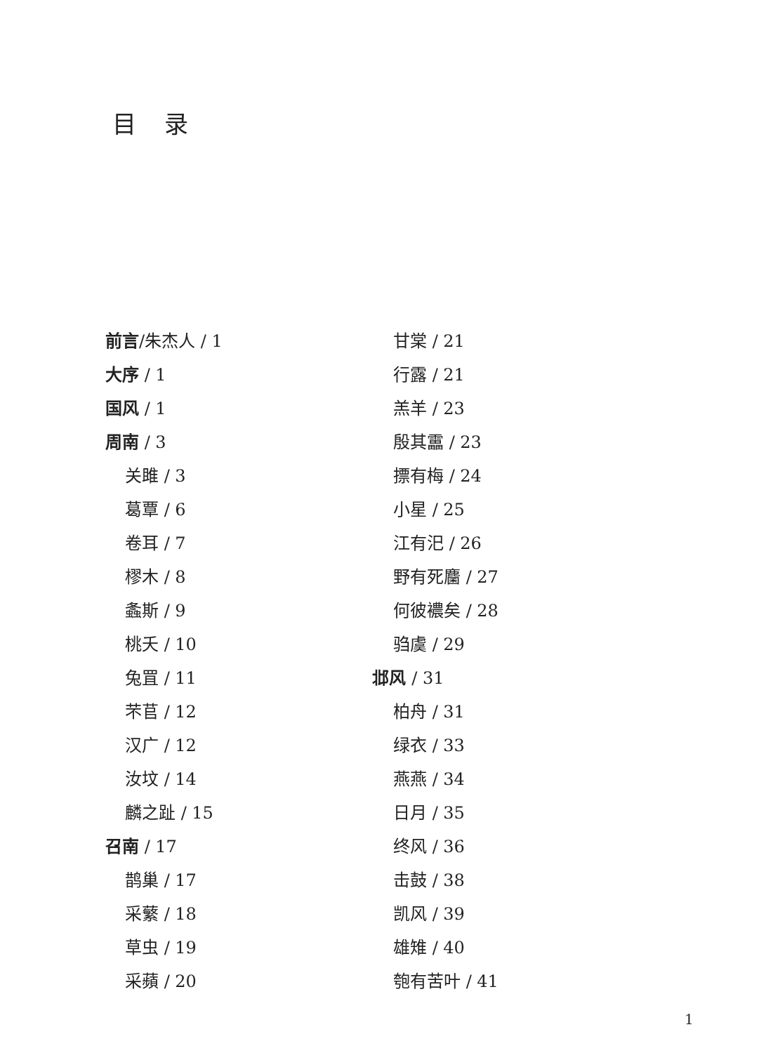目录
前言/朱杰人 / 1
大序 / 1
国风 / 1
周南 / 3
关雎 / 3
葛覃 / 6
卷耳 / 7
樛木 / 8
螽斯 / 9
桃夭 / 10
兔罝 / 11
芣苢 / 12
汉广 / 12
汝坟 / 14
麟之趾 / 15
召南 / 17
鹊巢 / 17
采蘩 / 18
草虫 / 19
采蘋 / 20
甘棠 / 21
行露 / 21
羔羊 / 23
殷其靁 / 23
摽有梅 / 24
小星 / 25
江有汜 / 26
野有死麕 / 27
何彼襛矣 / 28
驺虞 / 29
邶风 / 31
柏舟 / 31
绿衣 / 33
燕燕 / 34
日月 / 35
终风 / 36
击鼓 / 38
凯风 / 39
雄雉 / 40
匏有苦叶 / 41
1